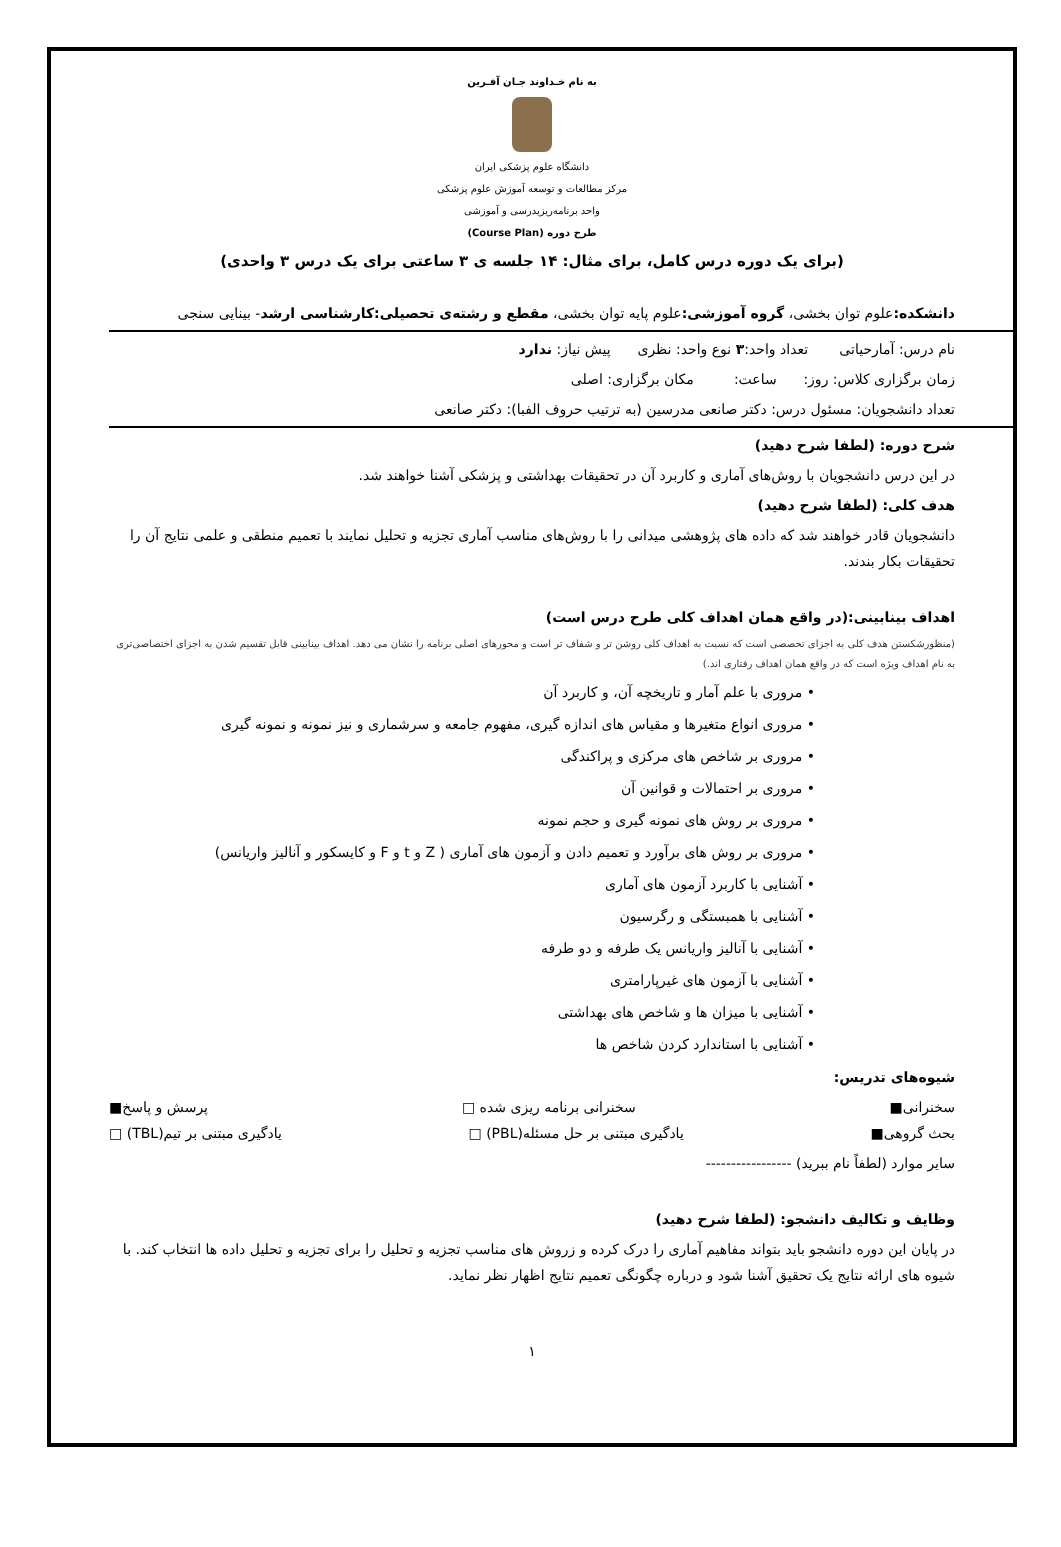به نام خـداوند جـان آفـرین
دانشگاه علوم پزشکی ایران
مرکز مطالعات و توسعه آموزش علوم پزشکی
واحد برنامه‌ریزیدرسی و آموزشی
طرح دوره (Course Plan)
(برای یک دوره درس کامل، برای مثال: ۱۴ جلسه ی ۳ ساعتی برای یک درس ۳ واحدی)
دانشکده: علوم توان بخشی، گروه آموزشی: علوم پایه توان بخشی، مقطع و رشته‌ی تحصیلی:کارشناسی ارشد- بینایی سنجی
نام درس: آمارحیاتی تعداد واحد:۳ نوع واحد: نظری پیش نیاز: ندارد
زمان برگزاری کلاس: روز: ساعت: مکان برگزاری: اصلی
تعداد دانشجویان: مسئول درس: دکتر صانعی مدرسین (به ترتیب حروف الفبا): دکتر صانعی
شرح دوره: (لطفا شرح دهید)
در این درس دانشجویان با روش‌های آماری و کاربرد آن در تحقیقات بهداشتی و پزشکی آشنا خواهند شد.
هدف کلی: (لطفا شرح دهید)
دانشجویان قادر خواهند شد که داده های پژوهشی میدانی را با روش‌های مناسب آماری تجزیه و تحلیل نمایند با تعمیم منطقی و علمی نتایج آن را تحقیقات بکار بندند.
اهداف بینابینی:(در واقع همان اهداف کلی طرح درس است)
(منظورشکستن هدف کلی به اجزای تخصصی است که نسبت به اهداف کلی روشن تر و شفاف تر است و محورهای اصلی برنامه را نشان می دهد. اهداف بینابینی قابل تقسیم شدن به اجزای اختصاصی‌تری به نام اهداف ویژه است که در واقع همان اهداف رفتاری اند.)
• مروری با علم آمار و تاریخچه آن، و کاربرد آن
• مروری انواع متغیرها و مقیاس های اندازه گیری، مفهوم جامعه و سرشماری و نیز نمونه و نمونه گیری
• مروری بر شاخص های مرکزی و پراکندگی
• مروری بر احتمالات و قوانین آن
• مروری بر روش های نمونه گیری و حجم نمونه
• مروری بر روش های برآورد و تعمیم دادن و آزمون های آماری ( Z و t و F و کایسکور و آنالیز واریانس)
• آشنایی با کاربرد آزمون های آماری
• آشنایی با همبستگی و رگرسیون
• آشنایی با آنالیز واریانس یک طرفه و دو طرفه
• آشنایی با آزمون های غیرپارامتری
• آشنایی با میزان ها و شاخص های بهداشتی
• آشنایی با استاندارد کردن شاخص ها
شیوه‌های تدریس:
سخنرانی■ سخنرانی برنامه ریزی شده □ پرسش و پاسخ■
بحث گروهی■ یادگیری مبتنی بر حل مسئله(PBL) □ یادگیری مبتنی بر تیم(TBL) □
سایر موارد (لطفاً نام ببرید) -----------------
وظایف و تکالیف دانشجو: (لطفا شرح دهید)
در پایان این دوره دانشجو باید بتواند مفاهیم آماری را درک کرده و زروش های مناسب تجزیه و تحلیل را برای تجزیه و تحلیل داده ها انتخاب کند. با شیوه های ارائه نتایج یک تحقیق آشنا شود و درباره چگونگی تعمیم نتایج اظهار نظر نماید.
۱